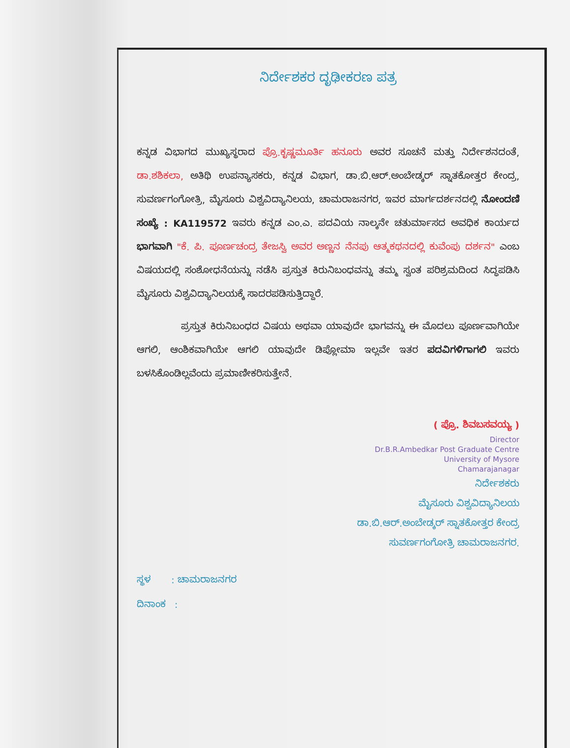ನಿರ್ದೇಶಕರ ದೃಢೀಕರಣ ಪತ್ರ
ಕನ್ನಡ ವಿಭಾಗದ ಮುಖ್ಯಸ್ಥರಾದ ಪ್ರೊ.ಕೃಷ್ಣಮೂರ್ತಿ ಹನೂರು ಅವರ ಸೂಚನೆ ಮತ್ತು ನಿರ್ದೇಶನದಂತೆ, ಡಾ.ಶಶಿಕಲಾ, ಅತಿಥಿ ಉಪನ್ಯಾಸಕರು, ಕನ್ನಡ ವಿಭಾಗ, ಡಾ.ಬಿ.ಆರ್.ಅಂಬೇಡ್ಕರ್ ಸ್ನಾತಕೋತ್ತರ ಕೇಂದ್ರ, ಸುವರ್ಣಗಂಗೋತ್ರಿ, ಮೈಸೂರು ವಿಶ್ವವಿದ್ಯಾನಿಲಯ, ಚಾಮರಾಜನಗರ, ಇವರ ಮಾರ್ಗದರ್ಶನದಲ್ಲಿ ನೋಂದಣಿ ಸಂಖ್ಯೆ : KA119572 ಇವರು ಕನ್ನಡ ಎಂ.ಎ. ಪದವಿಯ ನಾಲ್ಕನೇ ಚತುರ್ಮಾಸದ ಅವಧಿಕ ಕಾರ್ಯದ ಭಾಗವಾಗಿ "ಕೆ. ಪಿ. ಪೂರ್ಣಚಂದ್ರ ತೇಜಸ್ವಿ ಅವರ ಅಣ್ಣನ ನೆನಪು ಆತ್ಮಕಥನದಲ್ಲಿ ಕುವೆಂಪು ದರ್ಶನ" ಎಂಬ ವಿಷಯದಲ್ಲಿ ಸಂಶೋಧನೆಯನ್ನು ನಡೆಸಿ ಪ್ರಸ್ತುತ ಕಿರುನಿಬಂಧವನ್ನು ತಮ್ಮ ಸ್ವಂತ ಪರಿಶ್ರಮದಿಂದ ಸಿದ್ಧಪಡಿಸಿ ಮೈಸೂರು ವಿಶ್ವವಿದ್ಯಾನಿಲಯಕ್ಕೆ ಸಾದರಪಡಿಸುತ್ತಿದ್ದಾರೆ.
ಪ್ರಸ್ತುತ ಕಿರುನಿಬಂಧದ ವಿಷಯ ಅಥವಾ ಯಾವುದೇ ಭಾಗವನ್ನು ಈ ಮೊದಲು ಪೂರ್ಣವಾಗಿಯೇ ಆಗಲಿ, ಆಂಶಿಕವಾಗಿಯೇ ಆಗಲಿ ಯಾವುದೇ ಡಿಪ್ಲೋಮಾ ಇಲ್ಲವೇ ಇತರ ಪದವಿಗಳಿಗಾಗಲಿ ಇವರು ಬಳಸಿಕೊಂಡಿಲ್ಲವೆಂದು ಪ್ರಮಾಣೀಕರಿಸುತ್ತೇನೆ.
( ಪ್ರೊ. ಶಿವಬಸವಯ್ಯ )
Director
Dr.B.R.Ambedkar Post Graduate Centre
University of Mysore
Chamarajanagar
ನಿರ್ದೇಶಕರು
ಮೈಸೂರು ವಿಶ್ವವಿದ್ಯಾನಿಲಯ
ಡಾ.ಬಿ.ಆರ್.ಅಂಬೇಡ್ಕರ್ ಸ್ನಾತಕೋತ್ತರ ಕೇಂದ್ರ
ಸುವರ್ಣಗಂಗೋತ್ರಿ ಚಾಮರಾಜನಗರ.
ಸ್ಥಳ : ಚಾಮರಾಜನಗರ
ದಿನಾಂಕ :